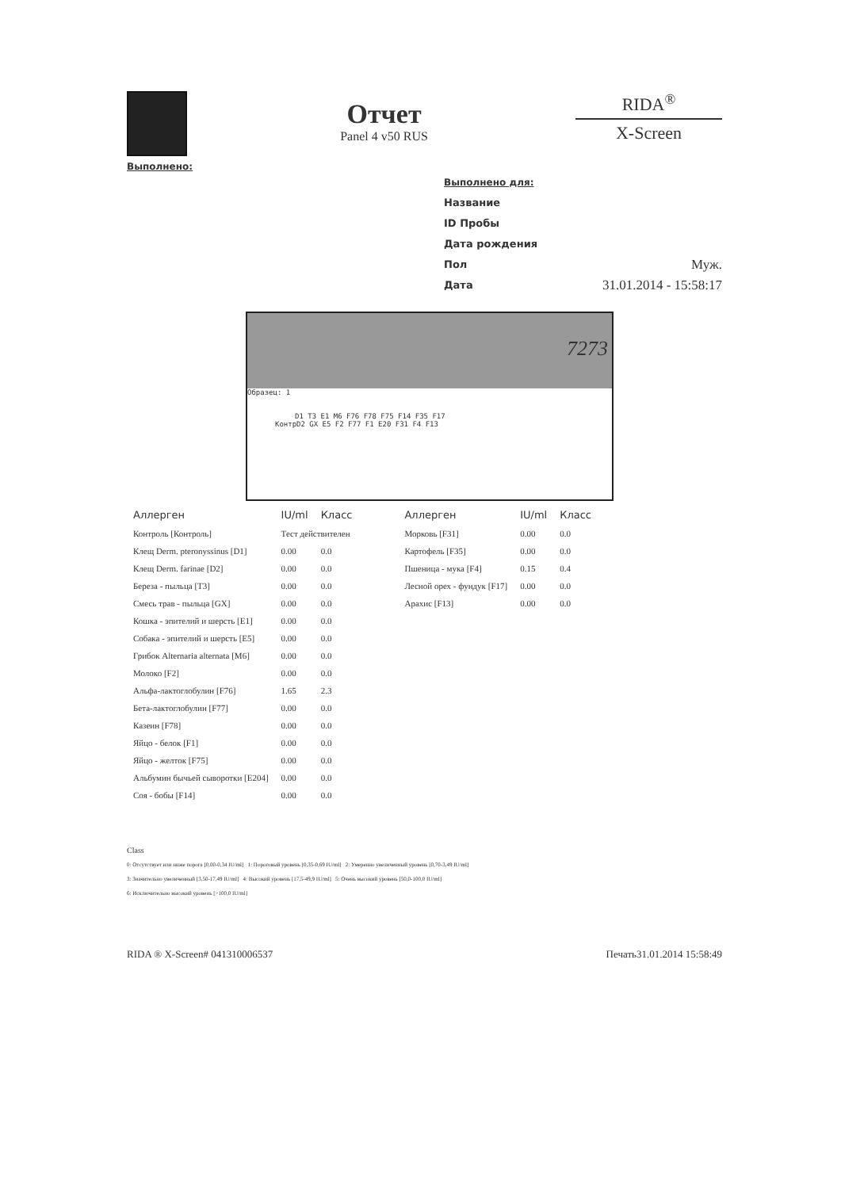Выполнено:
Отчет
Panel 4 v50 RUS
RIDA<sup>®</sup>
X-Screen
Выполнено для:
Название
ID Пробы
Дата рождения
Пол Муж.
Дата 31.01.2014 - 15:58:17
7273
Образец: 1
D1 T3 E1 M6 F76 F78 F75 F14 F35 F17
КонтрD2 GX E5 F2 F77 F1 E20 F31 F4 F13
| Аллерген | IU/ml | Класс |
| --- | --- | --- |
| Контроль [Контроль] | Тест действителен | |
| Клещ Derm. pteronyssinus [D1] | 0.00 | 0.0 |
| Клещ Derm. farinae [D2] | 0.00 | 0.0 |
| Береза - пыльца [T3] | 0.00 | 0.0 |
| Смесь трав - пыльца [GX] | 0.00 | 0.0 |
| Кошка - эпителий и шерсть [E1] | 0.00 | 0.0 |
| Собака - эпителий и шерсть [E5] | 0.00 | 0.0 |
| Грибок Alternaria alternata [M6] | 0.00 | 0.0 |
| Молоко [F2] | 0.00 | 0.0 |
| Альфа-лактоглобулин [F76] | 1.65 | 2.3 |
| Бета-лактоглобулин [F77] | 0.00 | 0.0 |
| Казеин [F78] | 0.00 | 0.0 |
| Яйцо - белок [F1] | 0.00 | 0.0 |
| Яйцо - желток [F75] | 0.00 | 0.0 |
| Альбумин бычьей сыворотки [E204] | 0.00 | 0.0 |
| Соя - бобы [F14] | 0.00 | 0.0 |
| Аллерген | IU/ml | Класс |
| --- | --- | --- |
| Морковь [F31] | 0.00 | 0.0 |
| Картофель [F35] | 0.00 | 0.0 |
| Пшеница - мука [F4] | 0.15 | 0.4 |
| Лесной орех - фундук [F17] | 0.00 | 0.0 |
| Арахис [F13] | 0.00 | 0.0 |
Class
0: Отсутствует или ниже порога [0,00-0,34 IU/ml] 1: Пороговый уровень [0,35-0,69 IU/ml] 2: Умеренно увеличенный уровень [0,70-3,49 IU/ml]
3: Значительно увеличенный [3,50-17,49 IU/ml] 4: Высокий уровень [17,5-49,9 IU/ml] 5: Очень высокий уровень [50,0-100,0 IU/ml]
6: Исключительно высокий уровень [>100,0 IU/ml]
RIDA ® X-Screen# 041310006537 Печать31.01.2014 15:58:49